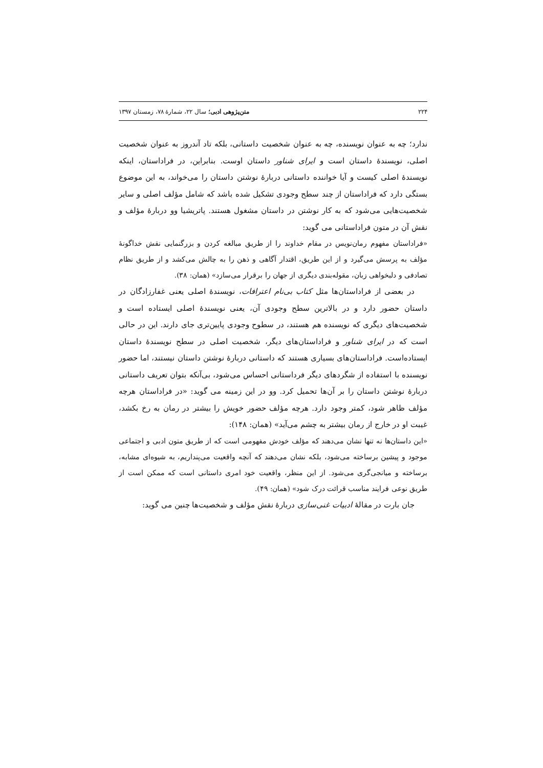۲۲۴ متن‌پژوهی ادبی؛ سال ۲۲، شمارۀ ۷۸، زمستان ۱۳۹۷
ندارد؛ چه به عنوان نویسنده، چه به عنوان شخصیت داستانی، بلکه تاد آندروز به عنوان شخصیت اصلی، نویسندۀ داستان است و ایرای شناور داستان اوست. بنابراین، در فراداستان، اینکه نویسندۀ اصلی کیست و آیا خواننده داستانی دربارۀ نوشتن داستان را می‌خواند، به این موضوع بستگی دارد که فراداستان از چند سطح وجودی تشکیل شده باشد که شامل مؤلف اصلی و سایر شخصیت‌هایی می‌شود که به کار نوشتن در داستان مشغول هستند. پاتریشیا وو دربارۀ مؤلف و نقش آن در متون فراداستانی می گوید:
«فراداستان مفهوم رمان‌نویس در مقام خداوند را از طریق مبالغه کردن و بزرگنمایی نقش خداگونۀ مؤلف به پرسش می‌گیرد و از این طریق، اقتدار آگاهی و ذهن را به چالش می‌کشد و از طریق نظام تصادفی و دلبخواهی زبان، مقوله‌بندی دیگری از جهان را برقرار می‌سازد» (همان: ۳۸).
در بعضی از فراداستان‌ها مثل کتاب بی‌نام اعترافات، نویسندۀ اصلی یعنی غفارزادگان در داستان حضور دارد و در بالاترین سطح وجودی آن، یعنی نویسندۀ اصلی ایستاده است و شخصیت‌های دیگری که نویسنده هم هستند، در سطوح وجودی پایین‌تری جای دارند. این در حالی است که در ایرای شناور و فراداستان‌های دیگر، شخصیت اصلی در سطح نویسندۀ داستان ایستاده‌است. فراداستان‌های بسیاری هستند که داستانی دربارۀ نوشتن داستان نیستند، اما حضور نویسنده با استفاده از شگردهای دیگر فرداستانی احساس می‌شود، بی‌آنکه بتوان تعریف داستانی دربارۀ نوشتن داستان را بر آن‌ها تحمیل کرد. وو در این زمینه می گوید: «در فراداستان هرچه مؤلف ظاهر شود، کمتر وجود دارد. هرچه مؤلف حضور خویش را بیشتر در رمان به رخ بکشد، غیبت او در خارج از رمان بیشتر به چشم می‌آید» (همان: ۱۴۸):
«این داستان‌ها نه تنها نشان می‌دهند که مؤلف خودش مفهومی است که از طریق متون ادبی و اجتماعی موجود و پیشین برساخته می‌شود، بلکه نشان می‌دهند که آنچه واقعیت می‌پنداریم، به شیوه‌ای مشابه، برساخته و میانجی‌گری می‌شود. از این منظر، واقعیت خود امری داستانی است که ممکن است از طریق نوعی فرایند مناسب قرائت درک شود» (همان: ۴۹).
جان بارت در مقالۀ ادبیات غنی‌سازی دربارۀ نقش مؤلف و شخصیت‌ها چنین می گوید: